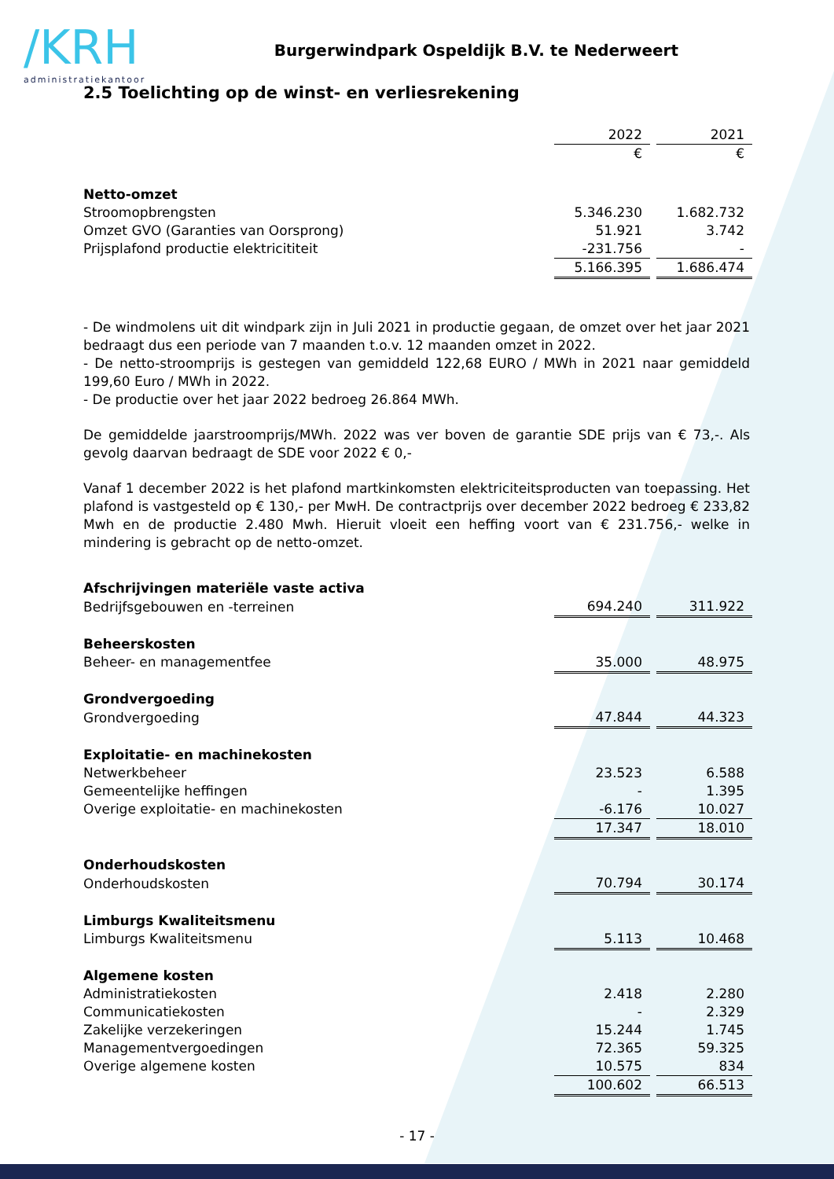/KRH
administratiekantoor
Burgerwindpark Ospeldijk B.V. te Nederweert
2.5 Toelichting op de winst- en verliesrekening
| | 2022 | | 2021 |
| | € | | € |
| Netto-omzet | | | |
| Stroomopbrengsten | 5.346.230 | | 1.682.732 |
| Omzet GVO (Garanties van Oorsprong) | 51.921 | | 3.742 |
| Prijsplafond productie elektricititeit | -231.756 | | - |
| | 5.166.395 | | 1.686.474 |
- De windmolens uit dit windpark zijn in Juli 2021 in productie gegaan, de omzet over het jaar 2021 bedraagt dus een periode van 7 maanden t.o.v. 12 maanden omzet in 2022.
- De netto-stroomprijs is gestegen van gemiddeld 122,68 EURO / MWh in 2021 naar gemiddeld 199,60 Euro / MWh in 2022.
- De productie over het jaar 2022 bedroeg 26.864 MWh.
De gemiddelde jaarstroomprijs/MWh. 2022 was ver boven de garantie SDE prijs van € 73,-. Als gevolg daarvan bedraagt de SDE voor 2022 € 0,-
Vanaf 1 december 2022 is het plafond martkinkomsten elektriciteitsproducten van toepassing. Het plafond is vastgesteld op € 130,- per MwH. De contractprijs over december 2022 bedroeg € 233,82 Mwh en de productie 2.480 Mwh. Hieruit vloeit een heffing voort van € 231.756,- welke in mindering is gebracht op de netto-omzet.
| Afschrijvingen materiële vaste activa | | | |
| Bedrijfsgebouwen en -terreinen | 694.240 | | 311.922 |
| Beheerskosten | | | |
| Beheer- en managementfee | 35.000 | | 48.975 |
| Grondvergoeding | | | |
| Grondvergoeding | 47.844 | | 44.323 |
| Exploitatie- en machinekosten | | | |
| Netwerkbeheer | 23.523 | | 6.588 |
| Gemeentelijke heffingen | - | | 1.395 |
| Overige exploitatie- en machinekosten | -6.176 | | 10.027 |
| | 17.347 | | 18.010 |
| Onderhoudskosten | | | |
| Onderhoudskosten | 70.794 | | 30.174 |
| Limburgs Kwaliteitsmenu | | | |
| Limburgs Kwaliteitsmenu | 5.113 | | 10.468 |
| Algemene kosten | | | |
| Administratiekosten | 2.418 | | 2.280 |
| Communicatiekosten | - | | 2.329 |
| Zakelijke verzekeringen | 15.244 | | 1.745 |
| Managementvergoedingen | 72.365 | | 59.325 |
| Overige algemene kosten | 10.575 | | 834 |
| | 100.602 | | 66.513 |
- 17 -